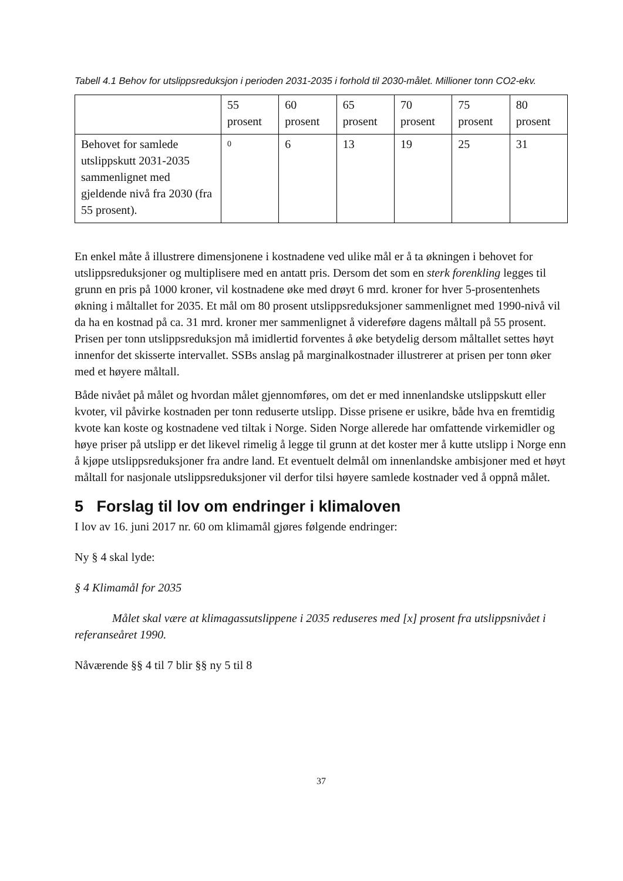Tabell 4.1 Behov for utslippsreduksjon i perioden 2031-2035 i forhold til 2030-målet. Millioner tonn CO2-ekv.
| | 55 prosent | 60 prosent | 65 prosent | 70 prosent | 75 prosent | 80 prosent |
| --- | --- | --- | --- | --- | --- | --- |
| Behovet for samlede utslippskutt 2031-2035 sammenlignet med gjeldende nivå fra 2030 (fra 55 prosent). | 0 | 6 | 13 | 19 | 25 | 31 |
En enkel måte å illustrere dimensjonene i kostnadene ved ulike mål er å ta økningen i behovet for utslippsreduksjoner og multiplisere med en antatt pris. Dersom det som en sterk forenkling legges til grunn en pris på 1000 kroner, vil kostnadene øke med drøyt 6 mrd. kroner for hver 5-prosentenhets økning i måltallet for 2035. Et mål om 80 prosent utslippsreduksjoner sammenlignet med 1990-nivå vil da ha en kostnad på ca. 31 mrd. kroner mer sammenlignet å videreføre dagens måltall på 55 prosent. Prisen per tonn utslippsreduksjon må imidlertid forventes å øke betydelig dersom måltallet settes høyt innenfor det skisserte intervallet. SSBs anslag på marginalkostnader illustrerer at prisen per tonn øker med et høyere måltall.
Både nivået på målet og hvordan målet gjennomføres, om det er med innenlandske utslippskutt eller kvoter, vil påvirke kostnaden per tonn reduserte utslipp. Disse prisene er usikre, både hva en fremtidig kvote kan koste og kostnadene ved tiltak i Norge. Siden Norge allerede har omfattende virkemidler og høye priser på utslipp er det likevel rimelig å legge til grunn at det koster mer å kutte utslipp i Norge enn å kjøpe utslippsreduksjoner fra andre land. Et eventuelt delmål om innenlandske ambisjoner med et høyt måltall for nasjonale utslippsreduksjoner vil derfor tilsi høyere samlede kostnader ved å oppnå målet.
5 Forslag til lov om endringer i klimaloven
I lov av 16. juni 2017 nr. 60 om klimamål gjøres følgende endringer:
Ny § 4 skal lyde:
§ 4 Klimamål for 2035
Målet skal være at klimagassutslippene i 2035 reduseres med [x] prosent fra utslippsnivået i referanseåret 1990.
Nåværende §§ 4 til 7 blir §§ ny 5 til 8
37